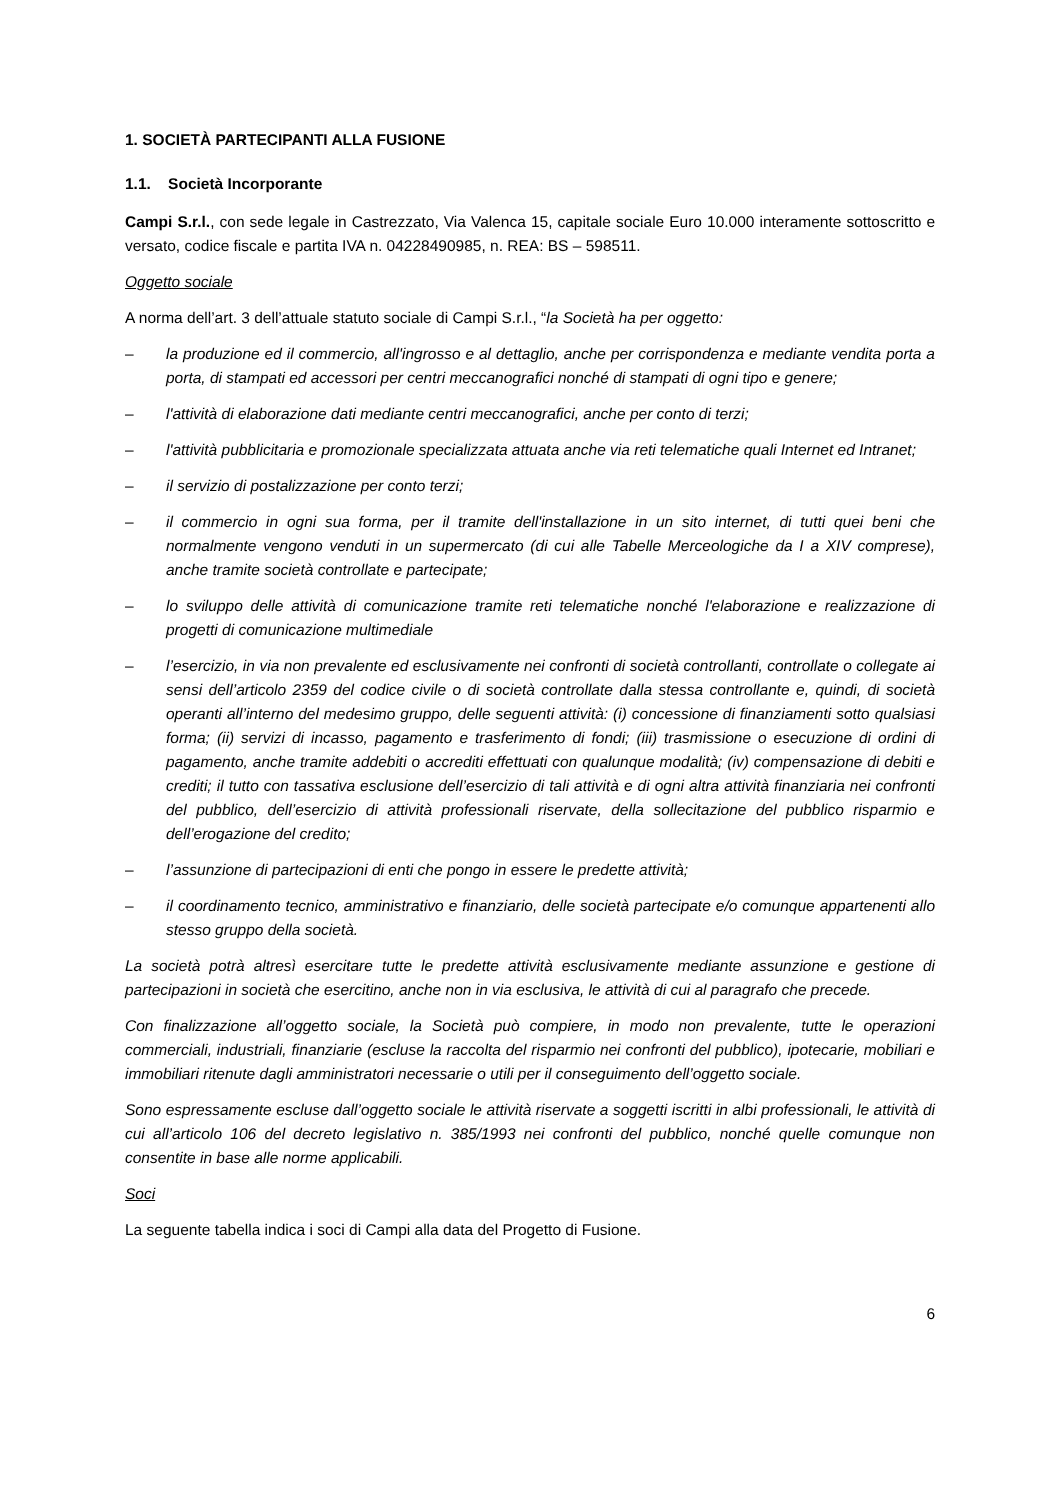1. SOCIETÀ PARTECIPANTI ALLA FUSIONE
1.1. Società Incorporante
Campi S.r.l., con sede legale in Castrezzato, Via Valenca 15, capitale sociale Euro 10.000 interamente sottoscritto e versato, codice fiscale e partita IVA n. 04228490985, n. REA: BS – 598511.
Oggetto sociale
A norma dell’art. 3 dell’attuale statuto sociale di Campi S.r.l., “la Società ha per oggetto:
– la produzione ed il commercio, all'ingrosso e al dettaglio, anche per corrispondenza e mediante vendita porta a porta, di stampati ed accessori per centri meccanografici nonché di stampati di ogni tipo e genere;
– l'attività di elaborazione dati mediante centri meccanografici, anche per conto di terzi;
– l'attività pubblicitaria e promozionale specializzata attuata anche via reti telematiche quali Internet ed Intranet;
– il servizio di postalizzazione per conto terzi;
– il commercio in ogni sua forma, per il tramite dell'installazione in un sito internet, di tutti quei beni che normalmente vengono venduti in un supermercato (di cui alle Tabelle Merceologiche da I a XIV comprese), anche tramite società controllate e partecipate;
– lo sviluppo delle attività di comunicazione tramite reti telematiche nonché l'elaborazione e realizzazione di progetti di comunicazione multimediale
– l’esercizio, in via non prevalente ed esclusivamente nei confronti di società controllanti, controllate o collegate ai sensi dell’articolo 2359 del codice civile o di società controllate dalla stessa controllante e, quindi, di società operanti all’interno del medesimo gruppo, delle seguenti attività: (i) concessione di finanziamenti sotto qualsiasi forma; (ii) servizi di incasso, pagamento e trasferimento di fondi; (iii) trasmissione o esecuzione di ordini di pagamento, anche tramite addebiti o accrediti effettuati con qualunque modalità; (iv) compensazione di debiti e crediti; il tutto con tassativa esclusione dell’esercizio di tali attività e di ogni altra attività finanziaria nei confronti del pubblico, dell’esercizio di attività professionali riservate, della sollecitazione del pubblico risparmio e dell’erogazione del credito;
– l’assunzione di partecipazioni di enti che pongo in essere le predette attività;
– il coordinamento tecnico, amministrativo e finanziario, delle società partecipate e/o comunque appartenenti allo stesso gruppo della società.
La società potrà altresì esercitare tutte le predette attività esclusivamente mediante assunzione e gestione di partecipazioni in società che esercitino, anche non in via esclusiva, le attività di cui al paragrafo che precede.
Con finalizzazione all’oggetto sociale, la Società può compiere, in modo non prevalente, tutte le operazioni commerciali, industriali, finanziarie (escluse la raccolta del risparmio nei confronti del pubblico), ipotecarie, mobiliari e immobiliari ritenute dagli amministratori necessarie o utili per il conseguimento dell’oggetto sociale.
Sono espressamente escluse dall’oggetto sociale le attività riservate a soggetti iscritti in albi professionali, le attività di cui all’articolo 106 del decreto legislativo n. 385/1993 nei confronti del pubblico, nonché quelle comunque non consentite in base alle norme applicabili.
Soci
La seguente tabella indica i soci di Campi alla data del Progetto di Fusione.
6